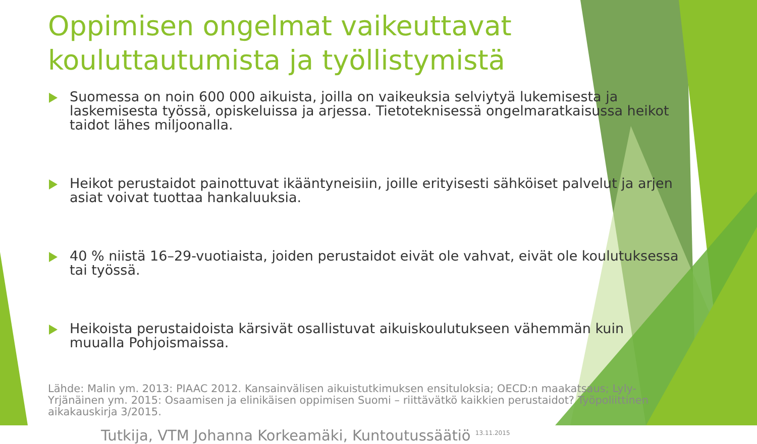Oppimisen ongelmat vaikeuttavat kouluttautumista ja työllistymistä
Suomessa on noin 600 000 aikuista, joilla on vaikeuksia selviytyä lukemisesta ja laskemisesta työssä, opiskeluissa ja arjessa. Tietoteknisessä ongelmaratkaisussa heikot taidot lähes miljoonalla.
Heikot perustaidot painottuvat ikääntyneisiin, joille erityisesti sähköiset palvelut ja arjen asiat voivat tuottaa hankaluuksia.
40 % niistä 16–29-vuotiaista, joiden perustaidot eivät ole vahvat, eivät ole koulutuksessa tai työssä.
Heikoista perustaidoista kärsivät osallistuvat aikuiskoulutukseen vähemmän kuin muualla Pohjoismaissa.
Lähde: Malin ym. 2013: PIAAC 2012. Kansainvälisen aikuistutkimuksen ensituloksia; OECD:n maakatsaus; Lyly-Yrjänäinen ym. 2015: Osaamisen ja elinikäisen oppimisen Suomi – riittävätkö kaikkien perustaidot? Työpoliittinen aikakauskirja 3/2015.
Tutkija, VTM Johanna Korkeamäki, Kuntoutussäätiö <sup>13.11.2015</sup>